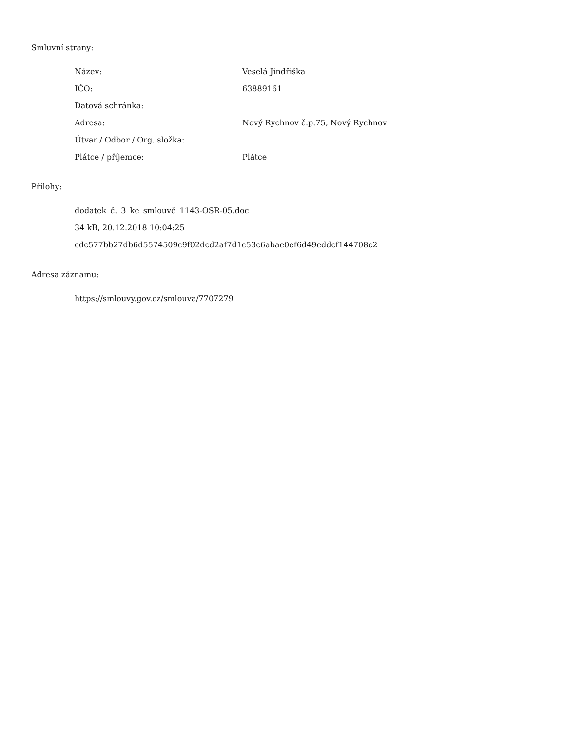Smluvní strany:
| Název: | Veselá Jindřiška |
| IČO: | 63889161 |
| Datová schránka: | |
| Adresa: | Nový Rychnov č.p.75, Nový Rychnov |
| Útvar / Odbor / Org. složka: | |
| Plátce / příjemce: | Plátce |
Přílohy:
dodatek_č._3_ke_smlouvě_1143-OSR-05.doc
34 kB, 20.12.2018 10:04:25
cdc577bb27db6d5574509c9f02dcd2af7d1c53c6abae0ef6d49eddcf144708c2
Adresa záznamu:
https://smlouvy.gov.cz/smlouva/7707279